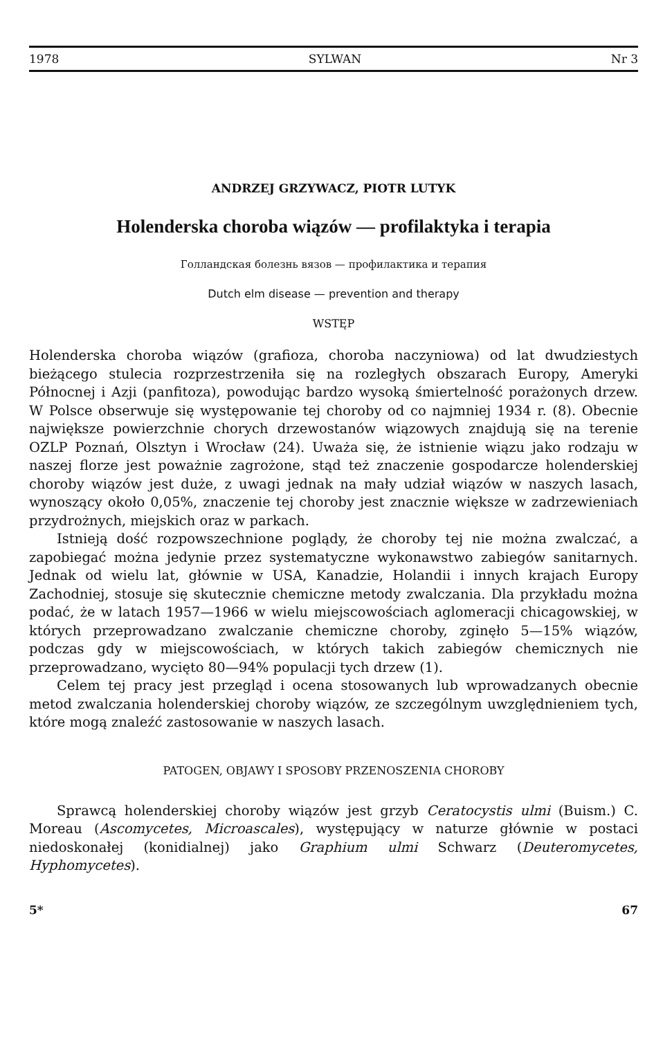1978 SYLWAN Nr 3
ANDRZEJ GRZYWACZ, PIOTR LUTYK
Holenderska choroba wiązów — profilaktyka i terapia
Голландская болезнь вязов — профилактика и терапия
Dutch elm disease — prevention and therapy
WSTĘP
Holenderska choroba wiązów (grafioza, choroba naczyniowa) od lat dwudziestych bieżącego stulecia rozprzestrzeniła się na rozległych obszarach Europy, Ameryki Północnej i Azji (panfitoza), powodując bardzo wysoką śmiertelność porażonych drzew. W Polsce obserwuje się występowanie tej choroby od co najmniej 1934 r. (8). Obecnie największe powierzchnie chorych drzewostanów wiązowych znajdują się na terenie OZLP Poznań, Olsztyn i Wrocław (24). Uważa się, że istnienie wiązu jako rodzaju w naszej florze jest poważnie zagrożone, stąd też znaczenie gospodarcze holenderskiej choroby wiązów jest duże, z uwagi jednak na mały udział wiązów w naszych lasach, wynoszący około 0,05%, znaczenie tej choroby jest znacznie większe w zadrzewieniach przydrożnych, miejskich oraz w parkach.
Istnieją dość rozpowszechnione poglądy, że choroby tej nie można zwalczać, a zapobiegać można jedynie przez systematyczne wykonawstwo zabiegów sanitarnych. Jednak od wielu lat, głównie w USA, Kanadzie, Holandii i innych krajach Europy Zachodniej, stosuje się skutecznie chemiczne metody zwalczania. Dla przykładu można podać, że w latach 1957—1966 w wielu miejscowościach aglomeracji chicagowskiej, w których przeprowadzano zwalczanie chemiczne choroby, zginęło 5—15% wiązów, podczas gdy w miejscowościach, w których takich zabiegów chemicznych nie przeprowadzano, wycięto 80—94% populacji tych drzew (1).
Celem tej pracy jest przegląd i ocena stosowanych lub wprowadzanych obecnie metod zwalczania holenderskiej choroby wiązów, ze szczególnym uwzględnieniem tych, które mogą znaleźć zastosowanie w naszych lasach.
PATOGEN, OBJAWY I SPOSOBY PRZENOSZENIA CHOROBY
Sprawcą holenderskiej choroby wiązów jest grzyb Ceratocystis ulmi (Buism.) C. Moreau (Ascomycetes, Microascales), występujący w naturze głównie w postaci niedoskonałej (konidialnej) jako Graphium ulmi Schwarz (Deuteromycetes, Hyphomycetes).
5* 67